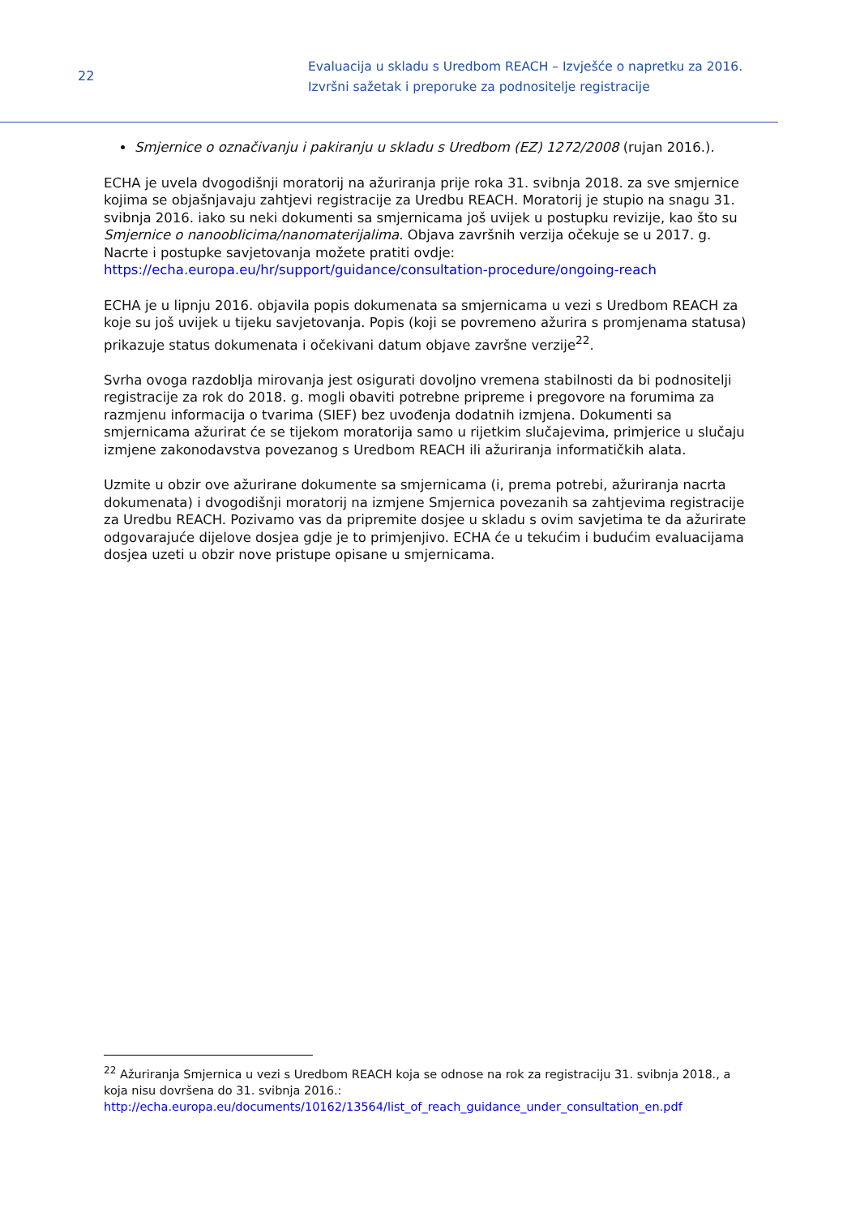22
Evaluacija u skladu s Uredbom REACH – Izvješće o napretku za 2016.
Izvršni sažetak i preporuke za podnositelje registracije
Smjernice o označivanju i pakiranju u skladu s Uredbom (EZ) 1272/2008 (rujan 2016.).
ECHA je uvela dvogodišnji moratorij na ažuriranja prije roka 31. svibnja 2018. za sve smjernice kojima se objašnjavaju zahtjevi registracije za Uredbu REACH. Moratorij je stupio na snagu 31. svibnja 2016. iako su neki dokumenti sa smjernicama još uvijek u postupku revizije, kao što su Smjernice o nanooblicima/nanomaterijalima. Objava završnih verzija očekuje se u 2017. g. Nacrte i postupke savjetovanja možete pratiti ovdje: https://echa.europa.eu/hr/support/guidance/consultation-procedure/ongoing-reach
ECHA je u lipnju 2016. objavila popis dokumenata sa smjernicama u vezi s Uredbom REACH za koje su još uvijek u tijeku savjetovanja. Popis (koji se povremeno ažurira s promjenama statusa) prikazuje status dokumenata i očekivani datum objave završne verzije<sup>22</sup>.
Svrha ovoga razdoblja mirovanja jest osigurati dovoljno vremena stabilnosti da bi podnositelji registracije za rok do 2018. g. mogli obaviti potrebne pripreme i pregovore na forumima za razmjenu informacija o tvarima (SIEF) bez uvođenja dodatnih izmjena. Dokumenti sa smjernicama ažurirat će se tijekom moratorija samo u rijetkim slučajevima, primjerice u slučaju izmjene zakonodavstva povezanog s Uredbom REACH ili ažuriranja informatičkih alata.
Uzmite u obzir ove ažurirane dokumente sa smjernicama (i, prema potrebi, ažuriranja nacrta dokumenata) i dvogodišnji moratorij na izmjene Smjernica povezanih sa zahtjevima registracije za Uredbu REACH. Pozivamo vas da pripremite dosjee u skladu s ovim savjetima te da ažurirate odgovarajuće dijelove dosjea gdje je to primjenjivo. ECHA će u tekućim i budućim evaluacijama dosjea uzeti u obzir nove pristupe opisane u smjernicama.
<sup>22</sup> Ažuriranja Smjernica u vezi s Uredbom REACH koja se odnose na rok za registraciju 31. svibnja 2018., a koja nisu dovršena do 31. svibnja 2016.:
http://echa.europa.eu/documents/10162/13564/list_of_reach_guidance_under_consultation_en.pdf